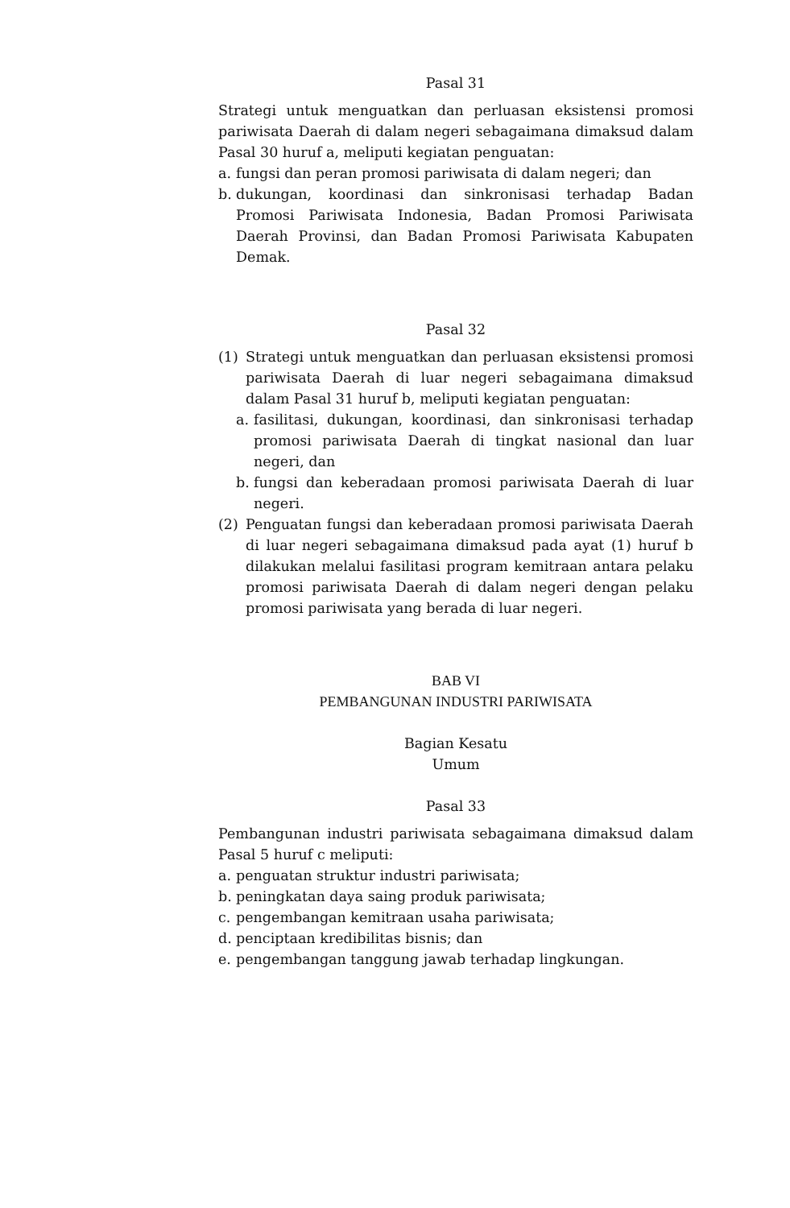Pasal 31
Strategi untuk menguatkan dan perluasan eksistensi promosi pariwisata Daerah di dalam negeri sebagaimana dimaksud dalam Pasal 30 huruf a, meliputi kegiatan penguatan:
a. fungsi dan peran promosi pariwisata di dalam negeri; dan
b. dukungan, koordinasi dan sinkronisasi terhadap Badan Promosi Pariwisata Indonesia, Badan Promosi Pariwisata Daerah Provinsi, dan Badan Promosi Pariwisata Kabupaten Demak.
Pasal 32
(1) Strategi untuk menguatkan dan perluasan eksistensi promosi pariwisata Daerah di luar negeri sebagaimana dimaksud dalam Pasal 31 huruf b, meliputi kegiatan penguatan:
a. fasilitasi, dukungan, koordinasi, dan sinkronisasi terhadap promosi pariwisata Daerah di tingkat nasional dan luar negeri, dan
b. fungsi dan keberadaan promosi pariwisata Daerah di luar negeri.
(2) Penguatan fungsi dan keberadaan promosi pariwisata Daerah di luar negeri sebagaimana dimaksud pada ayat (1) huruf b dilakukan melalui fasilitasi program kemitraan antara pelaku promosi pariwisata Daerah di dalam negeri dengan pelaku promosi pariwisata yang berada di luar negeri.
BAB VI
PEMBANGUNAN INDUSTRI PARIWISATA
Bagian Kesatu
Umum
Pasal 33
Pembangunan industri pariwisata sebagaimana dimaksud dalam Pasal 5 huruf c meliputi:
a. penguatan struktur industri pariwisata;
b. peningkatan daya saing produk pariwisata;
c. pengembangan kemitraan usaha pariwisata;
d. penciptaan kredibilitas bisnis; dan
e. pengembangan tanggung jawab terhadap lingkungan.